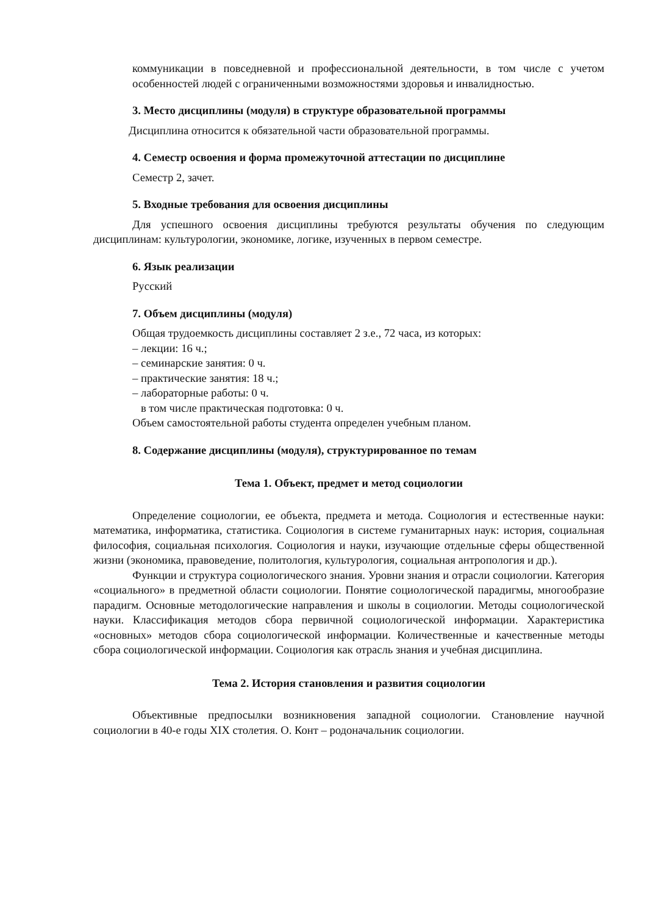коммуникации в повседневной и профессиональной деятельности, в том числе с учетом особенностей людей с ограниченными возможностями здоровья и инвалидностью.
3. Место дисциплины (модуля) в структуре образовательной программы
Дисциплина относится к обязательной части образовательной программы.
4. Семестр освоения и форма промежуточной аттестации по дисциплине
Семестр 2, зачет.
5. Входные требования для освоения дисциплины
Для успешного освоения дисциплины требуются результаты обучения по следующим дисциплинам: культурологии, экономике, логике, изученных в первом семестре.
6. Язык реализации
Русский
7. Объем дисциплины (модуля)
Общая трудоемкость дисциплины составляет 2 з.е., 72 часа, из которых:
– лекции: 16 ч.;
– семинарские занятия: 0 ч.
– практические занятия: 18 ч.;
– лабораторные работы: 0 ч.
в том числе практическая подготовка: 0 ч.
Объем самостоятельной работы студента определен учебным планом.
8. Содержание дисциплины (модуля), структурированное по темам
Тема 1. Объект, предмет и метод социологии
Определение социологии, ее объекта, предмета и метода. Социология и естественные науки: математика, информатика, статистика. Социология в системе гуманитарных наук: история, социальная философия, социальная психология. Социология и науки, изучающие отдельные сферы общественной жизни (экономика, правоведение, политология, культурология, социальная антропология и др.).
Функции и структура социологического знания. Уровни знания и отрасли социологии. Категория «социального» в предметной области социологии. Понятие социологической парадигмы, многообразие парадигм. Основные методологические направления и школы в социологии. Методы социологической науки. Классификация методов сбора первичной социологической информации. Характеристика «основных» методов сбора социологической информации. Количественные и качественные методы сбора социологической информации. Социология как отрасль знания и учебная дисциплина.
Тема 2. История становления и развития социологии
Объективные предпосылки возникновения западной социологии. Становление научной социологии в 40-е годы XIX столетия. О. Конт – родоначальник социологии.